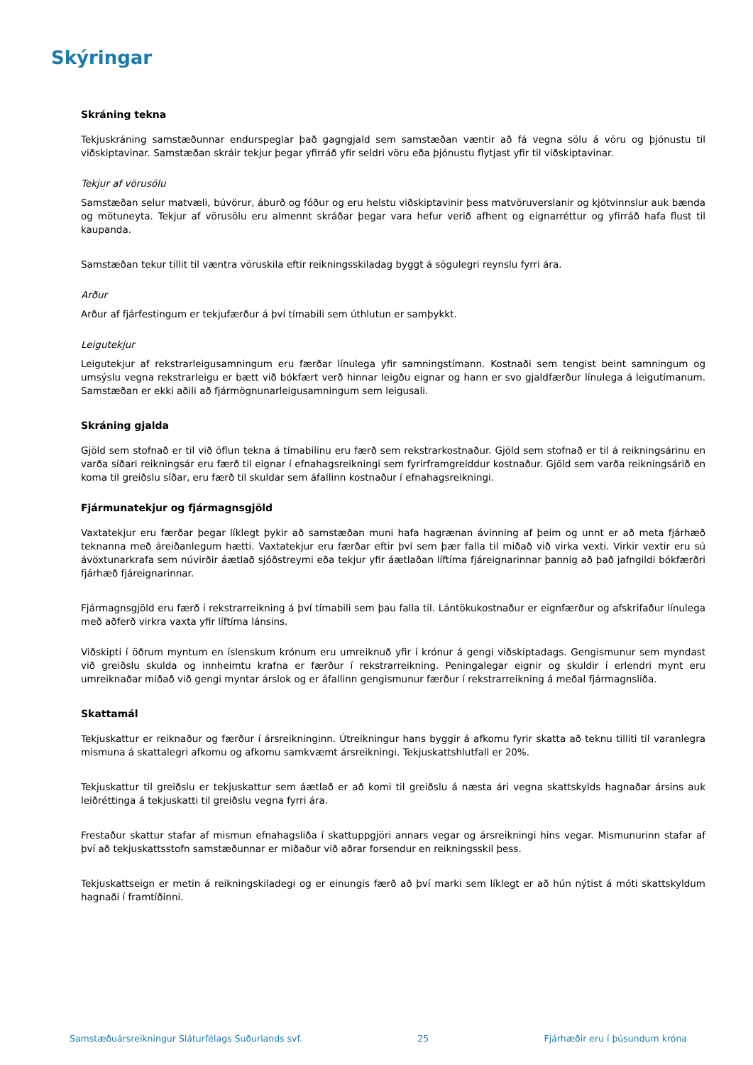Skýringar
Skráning tekna
Tekjuskráning samstæðunnar endurspeglar það gagngjald sem samstæðan væntir að fá vegna sölu á vöru og þjónustu til viðskiptavinar. Samstæðan skráir tekjur þegar yfirráð yfir seldri vöru eða þjónustu flytjast yfir til viðskiptavinar.
Tekjur af vörusölu
Samstæðan selur matvæli, búvörur, áburð og fóður og eru helstu viðskiptavinir þess matvöruverslanir og kjötvinnslur auk bænda og mötuneyta. Tekjur af vörusölu eru almennt skráðar þegar vara hefur verið afhent og eignarréttur og yfirráð hafa flust til kaupanda.
Samstæðan tekur tillit til væntra vöruskila eftir reikningsskiladag byggt á sögulegri reynslu fyrri ára.
Arður
Arður af fjárfestingum er tekjufærður á því tímabili sem úthlutun er samþykkt.
Leigutekjur
Leigutekjur af rekstrarleigusamningum eru færðar línulega yfir samningstímann. Kostnaði sem tengist beint samningum og umsýslu vegna rekstrarleigu er bætt við bókfært verð hinnar leigðu eignar og hann er svo gjaldfærður línulega á leigutímanum. Samstæðan er ekki aðili að fjármögnunarleigusamningum sem leigusali.
Skráning gjalda
Gjöld sem stofnað er til við öflun tekna á tímabilinu eru færð sem rekstrarkostnaður. Gjöld sem stofnað er til á reikningsárinu en varða síðari reikningsár eru færð til eignar í efnahagsreikningi sem fyrirframgreiddur kostnaður. Gjöld sem varða reikningsárið en koma til greiðslu síðar, eru færð til skuldar sem áfallinn kostnaður í efnahagsreikningi.
Fjármunatekjur og fjármagnsgjöld
Vaxtatekjur eru færðar þegar líklegt þykir að samstæðan muni hafa hagrænan ávinning af þeim og unnt er að meta fjárhæð teknanna með áreiðanlegum hætti. Vaxtatekjur eru færðar eftir því sem þær falla til miðað við virka vexti. Virkir vextir eru sú ávöxtunarkrafa sem núvirðir áætlað sjóðstreymi eða tekjur yfir áætlaðan líftíma fjáreignarinnar þannig að það jafngildi bókfærðri fjárhæð fjáreignarinnar.
Fjármagnsgjöld eru færð í rekstrarreikning á því tímabili sem þau falla til. Lántökukostnaður er eignfærður og afskrifaður línulega með aðferð virkra vaxta yfir líftíma lánsins.
Viðskipti í öðrum myntum en íslenskum krónum eru umreiknuð yfir í krónur á gengi viðskiptadags. Gengismunur sem myndast við greiðslu skulda og innheimtu krafna er færður í rekstrarreikning. Peningalegar eignir og skuldir í erlendri mynt eru umreiknaðar miðað við gengi myntar árslok og er áfallinn gengismunur færður í rekstrarreikning á meðal fjármagnsliða.
Skattamál
Tekjuskattur er reiknaður og færður í ársreikninginn. Útreikningur hans byggir á afkomu fyrir skatta að teknu tilliti til varanlegra mismuna á skattalegri afkomu og afkomu samkvæmt ársreikningi. Tekjuskattshlutfall er 20%.
Tekjuskattur til greiðslu er tekjuskattur sem áætlað er að komi til greiðslu á næsta ári vegna skattskylds hagnaðar ársins auk leiðréttinga á tekjuskatti til greiðslu vegna fyrri ára.
Frestaður skattur stafar af mismun efnahagsliða í skattuppgjöri annars vegar og ársreikningi hins vegar. Mismunurinn stafar af því að tekjuskattsstofn samstæðunnar er miðaður við aðrar forsendur en reikningsskil þess.
Tekjuskattseign er metin á reikningskiladegi og er einungis færð að því marki sem líklegt er að hún nýtist á móti skattskyldum hagnaði í framtíðinni.
Samstæðuársreikningur Sláturfélags Suðurlands svf. 25 Fjárhæðir eru í þúsundum króna